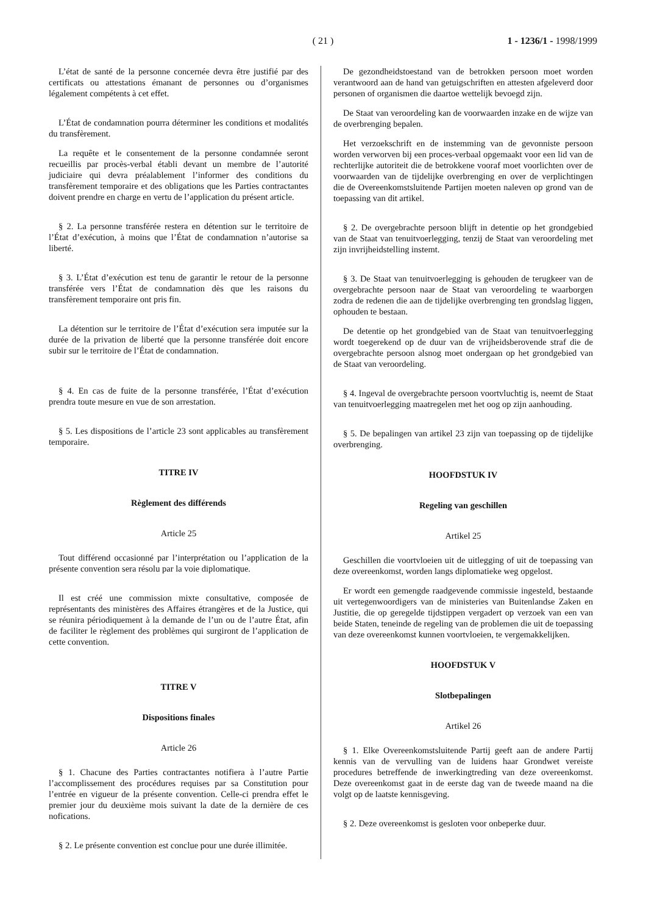( 21 )
1 - 1236/1 - 1998/1999
L’état de santé de la personne concernée devra être justifié par des certificats ou attestations émanant de personnes ou d’organismes légalement compétents à cet effet.
L’État de condamnation pourra déterminer les conditions et modalités du transfèrement.
La requête et le consentement de la personne condamnée seront recueillis par procès-verbal établi devant un membre de l’autorité judiciaire qui devra préalablement l’informer des conditions du transfèrement temporaire et des obligations que les Parties contractantes doivent prendre en charge en vertu de l’application du présent article.
§ 2. La personne transférée restera en détention sur le territoire de l’État d’exécution, à moins que l’État de condamnation n’autorise sa liberté.
§ 3. L’État d’exécution est tenu de garantir le retour de la personne transférée vers l’État de condamnation dès que les raisons du transfèrement temporaire ont pris fin.
La détention sur le territoire de l’État d’exécution sera imputée sur la durée de la privation de liberté que la personne transférée doit encore subir sur le territoire de l’État de condamnation.
§ 4. En cas de fuite de la personne transférée, l’État d’exécution prendra toute mesure en vue de son arrestation.
§ 5. Les dispositions de l’article 23 sont applicables au transfèrement temporaire.
TITRE IV
Règlement des différends
Article 25
Tout différend occasionné par l’interprétation ou l’application de la présente convention sera résolu par la voie diplomatique.
Il est créé une commission mixte consultative, composée de représentants des ministères des Affaires étrangères et de la Justice, qui se réunira périodiquement à la demande de l’un ou de l’autre État, afin de faciliter le règlement des problèmes qui surgiront de l’application de cette convention.
TITRE V
Dispositions finales
Article 26
§ 1. Chacune des Parties contractantes notifiera à l’autre Partie l’accomplissement des procédures requises par sa Constitution pour l’entrée en vigueur de la présente convention. Celle-ci prendra effet le premier jour du deuxième mois suivant la date de la dernière de ces nofications.
§ 2. Le présente convention est conclue pour une durée illimitée.
De gezondheidstoestand van de betrokken persoon moet worden verantwoord aan de hand van getuigschriften en attesten afgeleverd door personen of organismen die daartoe wettelijk bevoegd zijn.
De Staat van veroordeling kan de voorwaarden inzake en de wijze van de overbrenging bepalen.
Het verzoekschrift en de instemming van de gevonniste persoon worden verworven bij een proces-verbaal opgemaakt voor een lid van de rechterlijke autoriteit die de betrokkene vooraf moet voorlichten over de voorwaarden van de tijdelijke overbrenging en over de verplichtingen die de Overeenkomstsluitende Partijen moeten naleven op grond van de toepassing van dit artikel.
§ 2. De overgebrachte persoon blijft in detentie op het grondgebied van de Staat van tenuitvoerlegging, tenzij de Staat van veroordeling met zijn invrijheidstelling instemt.
§ 3. De Staat van tenuitvoerlegging is gehouden de terugkeer van de overgebrachte persoon naar de Staat van veroordeling te waarborgen zodra de redenen die aan de tijdelijke overbrenging ten grondslag liggen, ophouden te bestaan.
De detentie op het grondgebied van de Staat van tenuitvoerlegging wordt toegerekend op de duur van de vrijheidsberovende straf die de overgebrachte persoon alsnog moet ondergaan op het grondgebied van de Staat van veroordeling.
§ 4. Ingeval de overgebrachte persoon voortvluchtig is, neemt de Staat van tenuitvoerlegging maatregelen met het oog op zijn aanhouding.
§ 5. De bepalingen van artikel 23 zijn van toepassing op de tijdelijke overbrenging.
HOOFDSTUK IV
Regeling van geschillen
Artikel 25
Geschillen die voortvloeien uit de uitlegging of uit de toepassing van deze overeenkomst, worden langs diplomatieke weg opgelost.
Er wordt een gemengde raadgevende commissie ingesteld, bestaande uit vertegenwoordigers van de ministeries van Buitenlandse Zaken en Justitie, die op geregelde tijdstippen vergadert op verzoek van een van beide Staten, teneinde de regeling van de problemen die uit de toepassing van deze overeenkomst kunnen voortvloeien, te vergemakkelijken.
HOOFDSTUK V
Slotbepalingen
Artikel 26
§ 1. Elke Overeenkomstsluitende Partij geeft aan de andere Partij kennis van de vervulling van de luidens haar Grondwet vereiste procedures betreffende de inwerkingtreding van deze overeenkomst. Deze overeenkomst gaat in de eerste dag van de tweede maand na die volgt op de laatste kennisgeving.
§ 2. Deze overeenkomst is gesloten voor onbeperke duur.